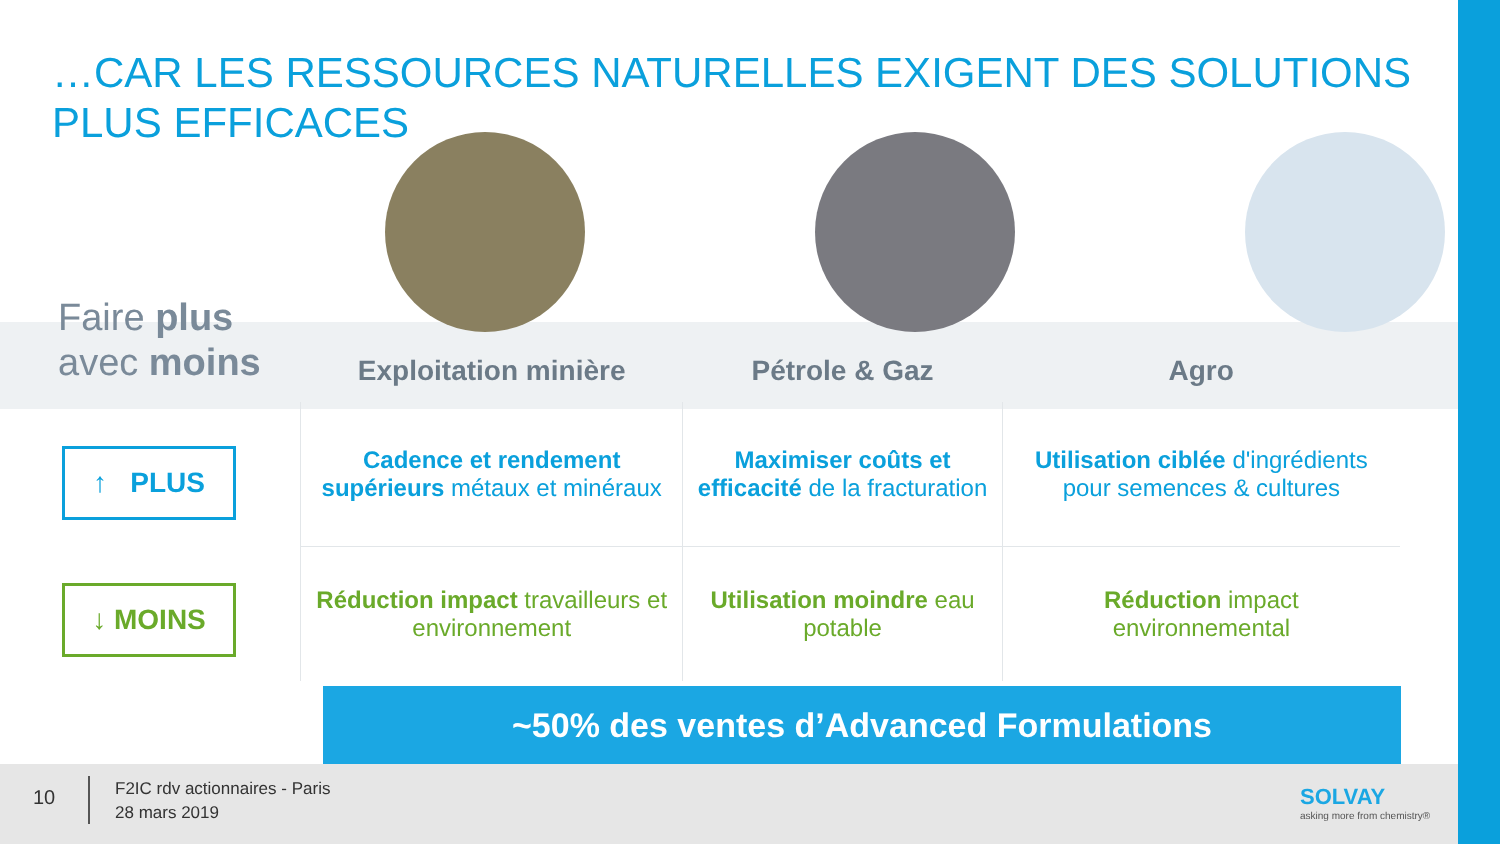…CAR LES RESSOURCES NATURELLES EXIGENT DES SOLUTIONS PLUS EFFICACES
Faire plus
avec moins
↑ PLUS
↓ MOINS
| Exploitation minière | Pétrole & Gaz | Agro |
| --- | --- | --- |
| Cadence et rendement supérieurs métaux et minéraux | Maximiser coûts et efficacité de la fracturation | Utilisation ciblée d'ingrédients pour semences & cultures |
| Réduction impact travailleurs et environnement | Utilisation moindre eau potable | Réduction impact environnemental |
~50% des ventes d’Advanced Formulations
10
F2IC rdv actionnaires - Paris
28 mars 2019
SOLVAY
asking more from chemistry®